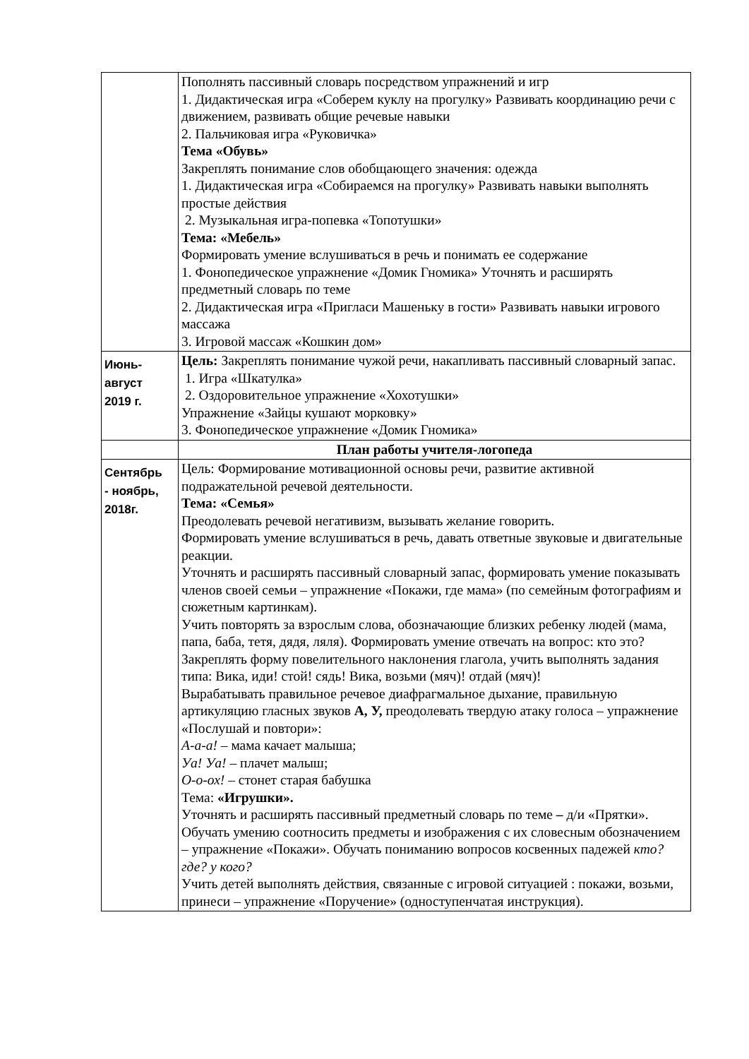| | Пополнять пассивный словарь посредством упражнений и игр 1. Дидактическая игра «Соберем куклу на прогулку» Развивать координацию речи с движением, развивать общие речевые навыки 2. Пальчиковая игра «Руковичка» Тема «Обувь» Закреплять понимание слов обобщающего значения: одежда 1. Дидактическая игра «Собираемся на прогулку» Развивать навыки выполнять простые действия 2. Музыкальная игра-попевка «Топотушки» Тема: «Мебель» Формировать умение вслушиваться в речь и понимать ее содержание 1. Фонопедическое упражнение «Домик Гномика» Уточнять и расширять предметный словарь по теме 2. Дидактическая игра «Пригласи Машеньку в гости» Развивать навыки игрового массажа 3. Игровой массаж «Кошкин дом» |
| Июнь- август 2019 г. | Цель: Закреплять понимание чужой речи, накапливать пассивный словарный запас. 1. Игра «Шкатулка» 2. Оздоровительное упражнение «Хохотушки» Упражнение «Зайцы кушают морковку» 3. Фонопедическое упражнение «Домик Гномика» |
| | План работы учителя-логопеда |
| Сентябрь - ноябрь, 2018г. | Цель: Формирование мотивационной основы речи, развитие активной подражательной речевой деятельности. Тема: «Семья» Преодолевать речевой негативизм, вызывать желание говорить. Формировать умение вслушиваться в речь, давать ответные звуковые и двигательные реакции. Уточнять и расширять пассивный словарный запас, формировать умение показывать членов своей семьи – упражнение «Покажи, где мама» (по семейным фотографиям и сюжетным картинкам). Учить повторять за взрослым слова, обозначающие близких ребенку людей (мама, папа, баба, тетя, дядя, ляля). Формировать умение отвечать на вопрос: кто это? Закреплять форму повелительного наклонения глагола, учить выполнять задания типа: Вика, иди! стой! сядь! Вика, возьми (мяч)! отдай (мяч)! Вырабатывать правильное речевое диафрагмальное дыхание, правильную артикуляцию гласных звуков А, У, преодолевать твердую атаку голоса – упражнение «Послушай и повтори»: А-а-а! – мама качает малыша; Уа! Уа! – плачет малыш; О-о-ох! – стонет старая бабушка Тема: «Игрушки». Уточнять и расширять пассивный предметный словарь по теме – д/и «Прятки». Обучать умению соотносить предметы и изображения с их словесным обозначением – упражнение «Покажи». Обучать пониманию вопросов косвенных падежей кто? где? у кого? Учить детей выполнять действия, связанные с игровой ситуацией : покажи, возьми, принеси – упражнение «Поручение» (одноступенчатая инструкция). |